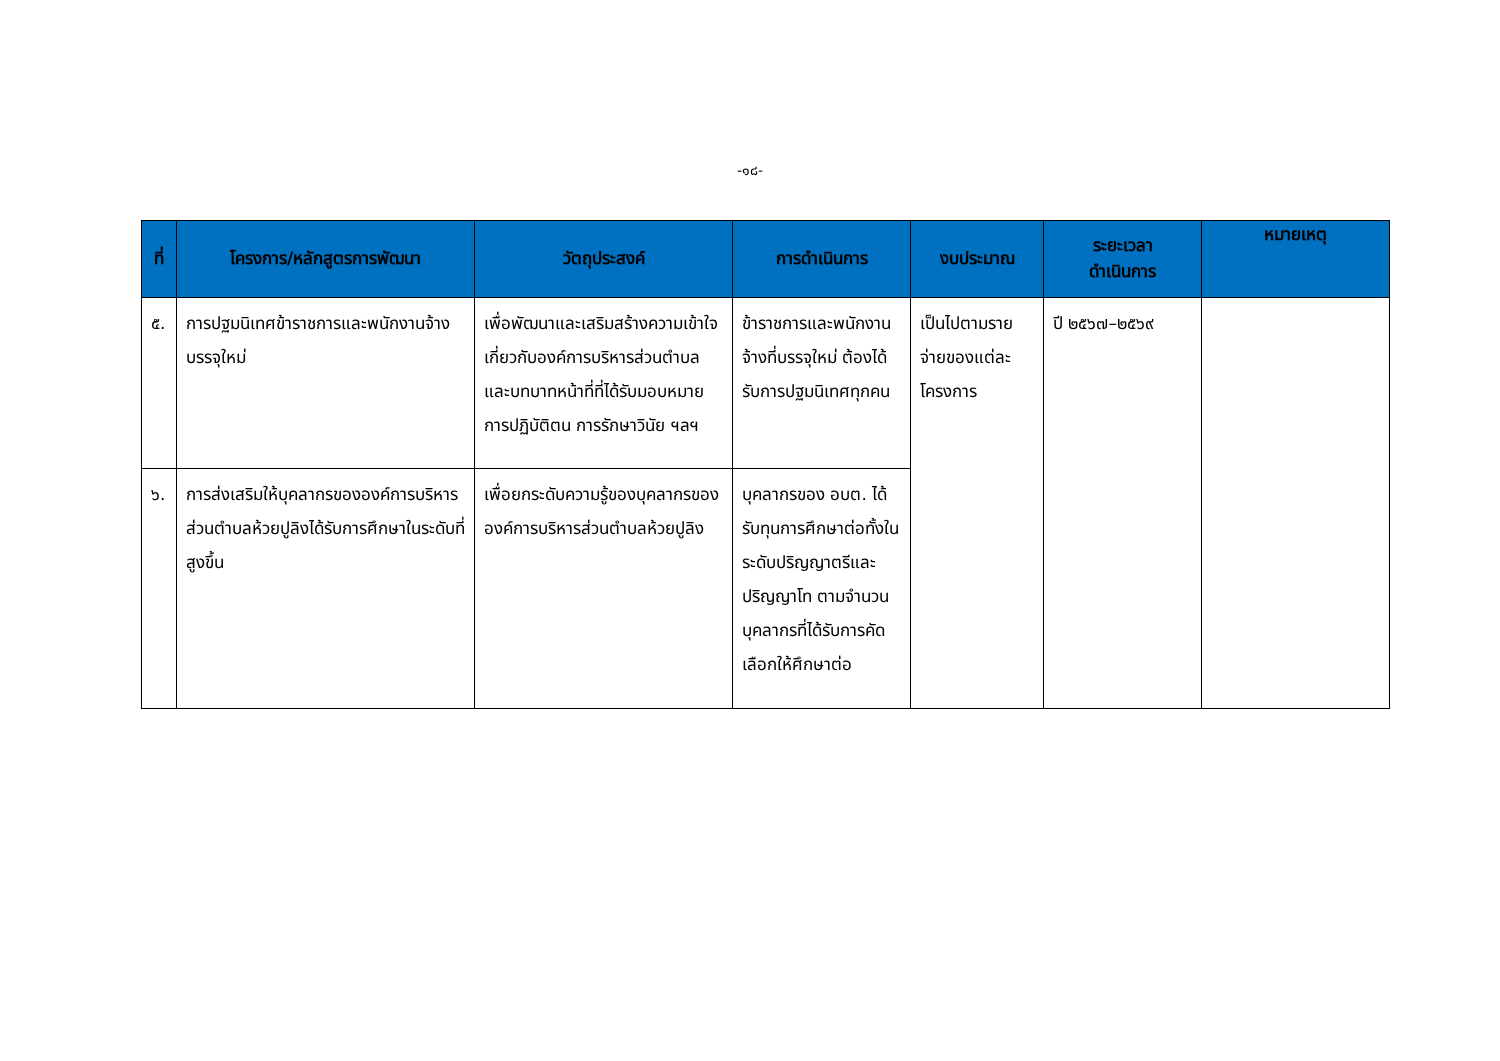-๑๘-
| ที่ | โครงการ/หลักสูตรการพัฒนา | วัตถุประสงค์ | การดำเนินการ | งบประมาณ | ระยะเวลา ดำเนินการ | หมายเหตุ |
| --- | --- | --- | --- | --- | --- | --- |
| ๕. | การปฐมนิเทศข้าราชการและพนักงานจ้างบรรจุใหม่ | เพื่อพัฒนาและเสริมสร้างความเข้าใจเกี่ยวกับองค์การบริหารส่วนตำบล และบทบาทหน้าที่ที่ได้รับมอบหมาย การปฏิบัติตน การรักษาวินัย ฯลฯ | ข้าราชการและพนักงานจ้างที่บรรจุใหม่ ต้องได้รับการปฐมนิเทศทุกคน | เป็นไปตามรายจ่ายของแต่ละโครงการ | ปี ๒๕๖๗–๒๕๖๙ | |
| ๖. | การส่งเสริมให้บุคลากรขององค์การบริหารส่วนตำบลห้วยปูลิงได้รับการศึกษาในระดับที่สูงขึ้น | เพื่อยกระดับความรู้ของบุคลากรขององค์การบริหารส่วนตำบลห้วยปูลิง | บุคลากรของ อบต. ได้รับทุนการศึกษาต่อทั้งในระดับปริญญาตรีและปริญญาโท ตามจำนวนบุคลากรที่ได้รับการคัดเลือกให้ศึกษาต่อ | | | |